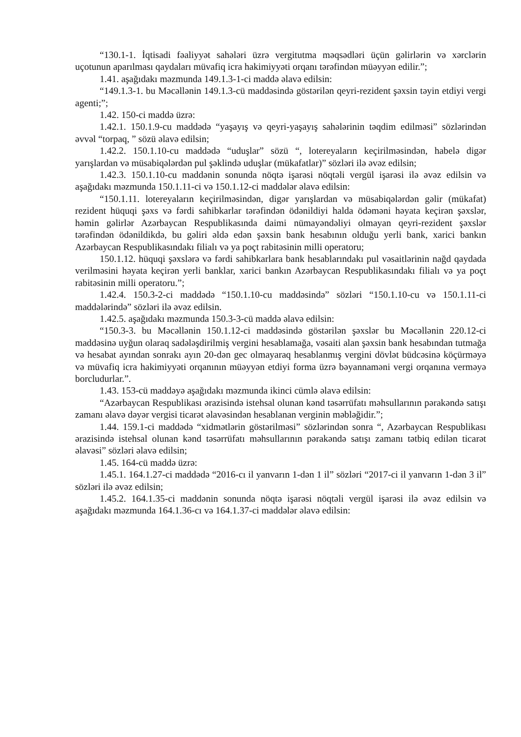“130.1-1. İqtisadi fəaliyyət sahələri üzrə vergitutma məqsədləri üçün gəlirlərin və xərclərin uçotunun aparılması qaydaları müvafiq icra hakimiyyəti orqanı tərəfindən müəyyən edilir.”;
1.41. aşağıdakı məzmunda 149.1.3-1-ci maddə əlavə edilsin:
“149.1.3-1. bu Məcəllənin 149.1.3-cü maddəsində göstərilən qeyri-rezident şəxsin təyin etdiyi vergi agenti;”;
1.42. 150-ci maddə üzrə:
1.42.1. 150.1.9-cu maddədə “yaşayış və qeyri-yaşayış sahələrinin təqdim edilməsi” sözlərindən əvvəl “torpaq, ” sözü əlavə edilsin;
1.42.2. 150.1.10-cu maddədə “uduşlar” sözü “, lotereyaların keçirilməsindən, habelə digər yarışlardan və müsabiqələrdən pul şəklində uduşlar (mükafatlar)” sözləri ilə əvəz edilsin;
1.42.3. 150.1.10-cu maddənin sonunda nöqtə işarəsi nöqtəli vergül işarəsi ilə əvəz edilsin və aşağıdakı məzmunda 150.1.11-ci və 150.1.12-ci maddələr əlavə edilsin:
“150.1.11. lotereyaların keçirilməsindən, digər yarışlardan və müsabiqələrdən gəlir (mükafat) rezident hüquqi şəxs və fərdi sahibkarlar tərəfindən ödənildiyi halda ödəməni həyata keçirən şəxslər, həmin gəlirlər Azərbaycan Respublikasında daimi nümayəndəliyi olmayan qeyri-rezident şəxslər tərəfindən ödənildikdə, bu gəliri əldə edən şəxsin bank hesabının olduğu yerli bank, xarici bankın Azərbaycan Respublikasındakı filialı və ya poçt rabitəsinin milli operatoru;
150.1.12. hüquqi şəxslərə və fərdi sahibkarlara bank hesablarındakı pul vəsaitlərinin nağd qaydada verilməsini həyata keçirən yerli banklar, xarici bankın Azərbaycan Respublikasındakı filialı və ya poçt rabitəsinin milli operatoru.”;
1.42.4. 150.3-2-ci maddədə “150.1.10-cu maddəsində” sözləri “150.1.10-cu və 150.1.11-ci maddələrində” sözləri ilə əvəz edilsin.
1.42.5. aşağıdakı məzmunda 150.3-3-cü maddə əlavə edilsin:
“150.3-3. bu Məcəllənin 150.1.12-ci maddəsində göstərilən şəxslər bu Məcəllənin 220.12-ci maddəsinə uyğun olaraq sadələşdirilmiş vergini hesablamağa, vəsaiti alan şəxsin bank hesabından tutmağa və hesabat ayından sonrakı ayın 20-dən gec olmayaraq hesablanmış vergini dövlət büdcəsinə köçürməyə və müvafiq icra hakimiyyəti orqanının müəyyən etdiyi forma üzrə bəyannaməni vergi orqanına verməyə borcludurlar.”.
1.43. 153-cü maddəyə aşağıdakı məzmunda ikinci cümlə əlavə edilsin:
“Azərbaycan Respublikası ərazisində istehsal olunan kənd təsərrüfatı məhsullarının pərakəndə satışı zamanı əlavə dəyər vergisi ticarət əlavəsindən hesablanan verginin məbləğidir.”;
1.44. 159.1-ci maddədə “xidmətlərin göstərilməsi” sözlərindən sonra “, Azərbaycan Respublikası ərazisində istehsal olunan kənd təsərrüfatı məhsullarının pərakəndə satışı zamanı tətbiq edilən ticarət əlavəsi” sözləri əlavə edilsin;
1.45. 164-cü maddə üzrə:
1.45.1. 164.1.27-ci maddədə “2016-cı il yanvarın 1-dən 1 il” sözləri “2017-ci il yanvarın 1-dən 3 il” sözləri ilə əvəz edilsin;
1.45.2. 164.1.35-ci maddənin sonunda nöqtə işarəsi nöqtəli vergül işarəsi ilə əvəz edilsin və aşağıdakı məzmunda 164.1.36-cı və 164.1.37-ci maddələr əlavə edilsin: